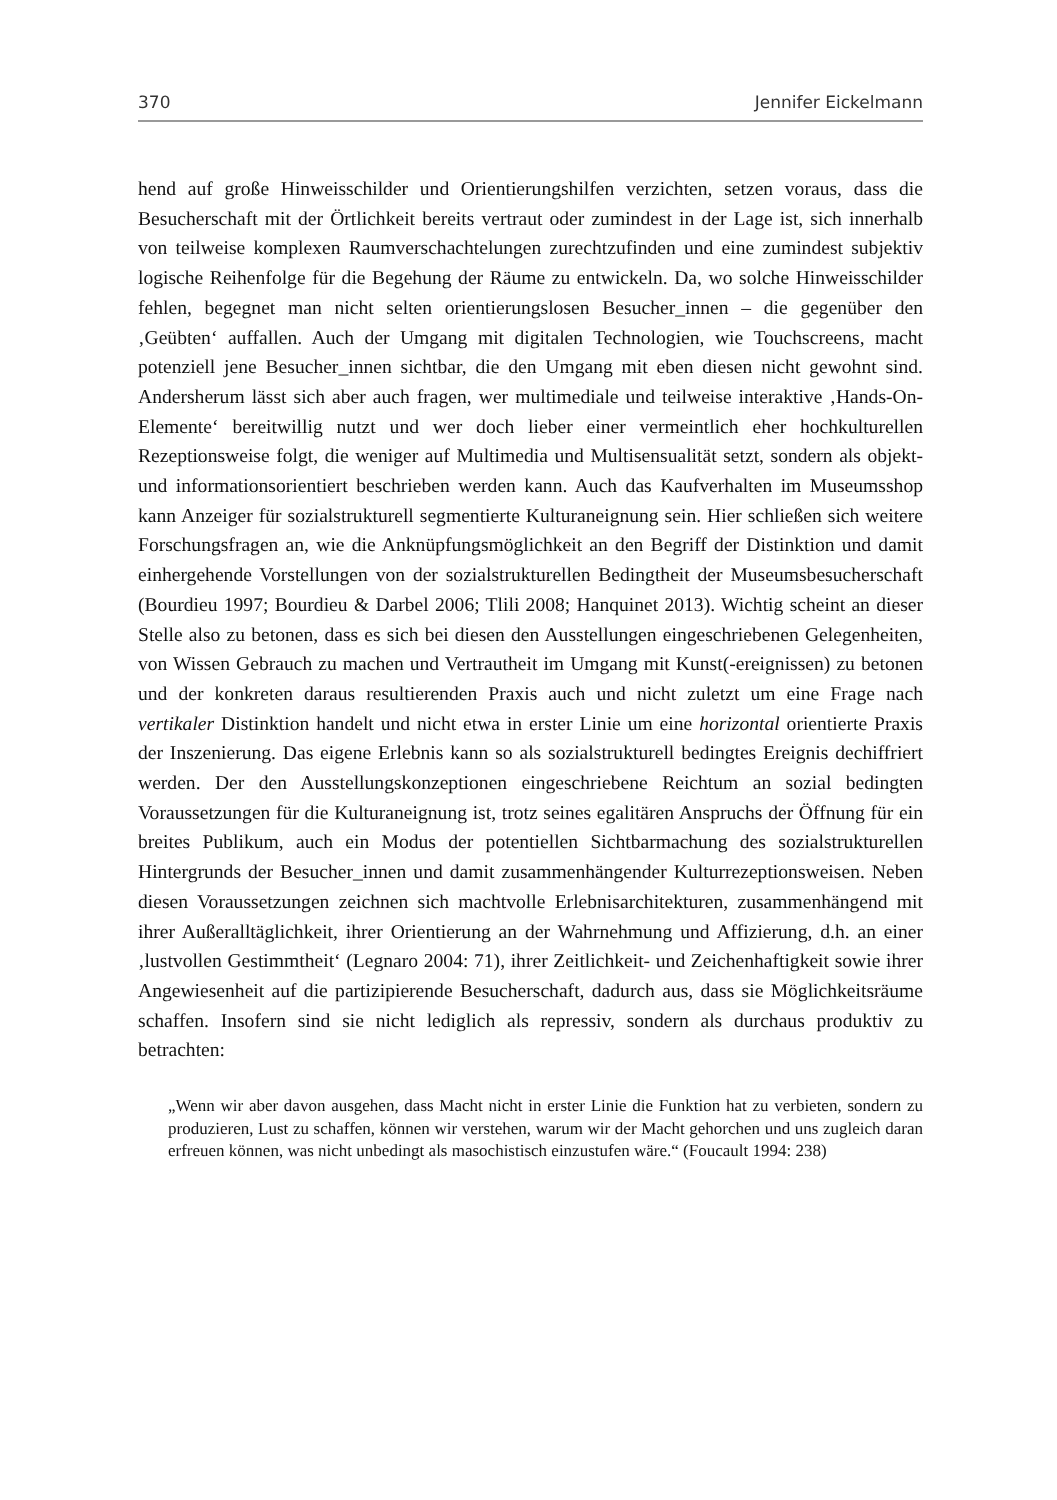370 Jennifer Eickelmann
hend auf große Hinweisschilder und Orientierungshilfen verzichten, setzen voraus, dass die Besucherschaft mit der Örtlichkeit bereits vertraut oder zumindest in der Lage ist, sich innerhalb von teilweise komplexen Raumverschachtelungen zurecht­zufinden und eine zumindest subjektiv logische Reihenfolge für die Begehung der Räume zu entwickeln. Da, wo solche Hinweisschilder fehlen, begegnet man nicht selten orientierungslosen Besucher_innen – die gegenüber den ‚Geübten‘ auffallen. Auch der Umgang mit digitalen Technologien, wie Touchscreens, macht potenziell jene Besucher_innen sichtbar, die den Umgang mit eben diesen nicht gewohnt sind. Andersherum lässt sich aber auch fragen, wer multimediale und teilweise interakti­ve ‚Hands-On-Elemente‘ bereitwillig nutzt und wer doch lieber einer vermeintlich eher hochkulturellen Rezeptionsweise folgt, die weniger auf Multimedia und Multi­sensualität setzt, sondern als objekt- und informationsorientiert beschrieben werden kann. Auch das Kaufverhalten im Museumsshop kann Anzeiger für sozialstruktu­rell segmentierte Kulturaneignung sein. Hier schließen sich weitere Forschungsfra­gen an, wie die Anknüpfungsmöglichkeit an den Begriff der Distinktion und damit einhergehende Vorstellungen von der sozialstrukturellen Bedingtheit der Museums­besucherschaft (Bourdieu 1997; Bourdieu & Darbel 2006; Tlili 2008; Hanquinet 2013). Wichtig scheint an dieser Stelle also zu betonen, dass es sich bei diesen den Ausstellungen eingeschriebenen Gelegenheiten, von Wissen Gebrauch zu machen und Vertrautheit im Umgang mit Kunst(-ereignissen) zu betonen und der konkreten daraus resultierenden Praxis auch und nicht zuletzt um eine Frage nach vertikaler Distinktion handelt und nicht etwa in erster Linie um eine horizontal orientierte Praxis der Inszenierung. Das eigene Erlebnis kann so als sozialstrukturell bedingtes Ereignis dechiffriert werden. Der den Ausstellungskonzeptionen eingeschriebene Reichtum an sozial bedingten Voraussetzungen für die Kulturaneignung ist, trotz seines egalitären Anspruchs der Öffnung für ein breites Publikum, auch ein Modus der potentiellen Sichtbarmachung des sozialstrukturellen Hintergrunds der Besu­cher_innen und damit zusammenhängender Kulturrezeptionsweisen. Neben diesen Voraussetzungen zeichnen sich machtvolle Erlebnisarchitekturen, zusammenhän­gend mit ihrer Außeralltäglichkeit, ihrer Orientierung an der Wahrnehmung und Affizierung, d.h. an einer ‚lustvollen Gestimmtheit‘ (Legnaro 2004: 71), ihrer Zeit­lichkeit- und Zeichenhaftigkeit sowie ihrer Angewiesenheit auf die partizipierende Besucherschaft, dadurch aus, dass sie Möglichkeitsräume schaffen. Insofern sind sie nicht lediglich als repressiv, sondern als durchaus produktiv zu betrachten:
„Wenn wir aber davon ausgehen, dass Macht nicht in erster Linie die Funktion hat zu verbieten, sondern zu produzieren, Lust zu schaffen, können wir verstehen, warum wir der Macht gehorchen und uns zugleich daran erfreuen können, was nicht unbe­dingt als masochistisch einzustufen wäre.“ (Foucault 1994: 238)